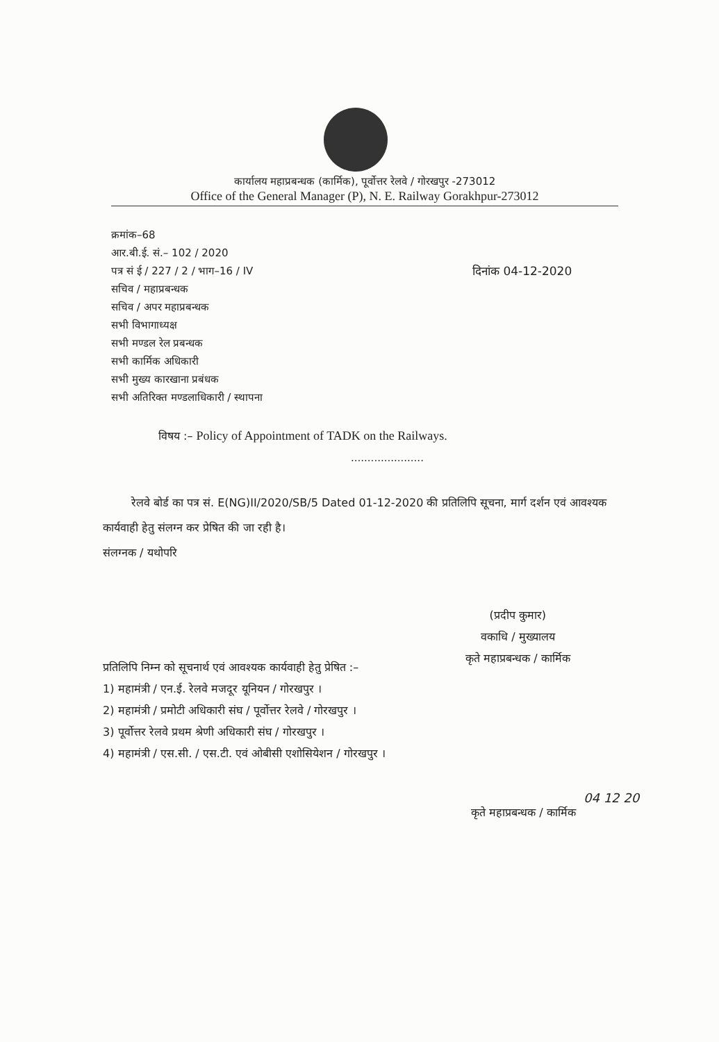कार्यालय महाप्रबन्धक (कार्मिक), पूर्वोत्तर रेलवे / गोरखपुर -273012
Office of the General Manager (P), N. E. Railway Gorakhpur-273012
क्रमांक–68
आर.बी.ई. सं.– 102 / 2020
पत्र सं ई / 227 / 2 / भाग–16 / IV
सचिव / महाप्रबन्धक
सचिव / अपर महाप्रबन्धक
सभी विभागाध्यक्ष
सभी मण्डल रेल प्रबन्धक
सभी कार्मिक अधिकारी
सभी मुख्य कारखाना प्रबंधक
सभी अतिरिक्त मण्डलाधिकारी / स्थापना
दिनांक 04-12-2020
विषय :– Policy of Appointment of TADK on the Railways.
......................
रेलवे बोर्ड का पत्र सं. E(NG)II/2020/SB/5 Dated 01-12-2020 की प्रतिलिपि सूचना, मार्ग दर्शन एवं आवश्यक कार्यवाही हेतु संलग्न कर प्रेषित की जा रही है।
संलग्नक / यथोपरि
(प्रदीप कुमार)
वकाधि / मुख्यालय
कृते महाप्रबन्धक / कार्मिक
प्रतिलिपि निम्न को सूचनार्थ एवं आवश्यक कार्यवाही हेतु प्रेषित :–
1) महामंत्री / एन.ई. रेलवे मजदूर यूनियन / गोरखपुर ।
2) महामंत्री / प्रमोटी अधिकारी संघ / पूर्वोत्तर रेलवे / गोरखपुर ।
3) पूर्वोत्तर रेलवे प्रथम श्रेणी अधिकारी संघ / गोरखपुर ।
4) महामंत्री / एस.सी. / एस.टी. एवं ओबीसी एशोसियेशन / गोरखपुर ।
04 12 20
कृते महाप्रबन्धक / कार्मिक